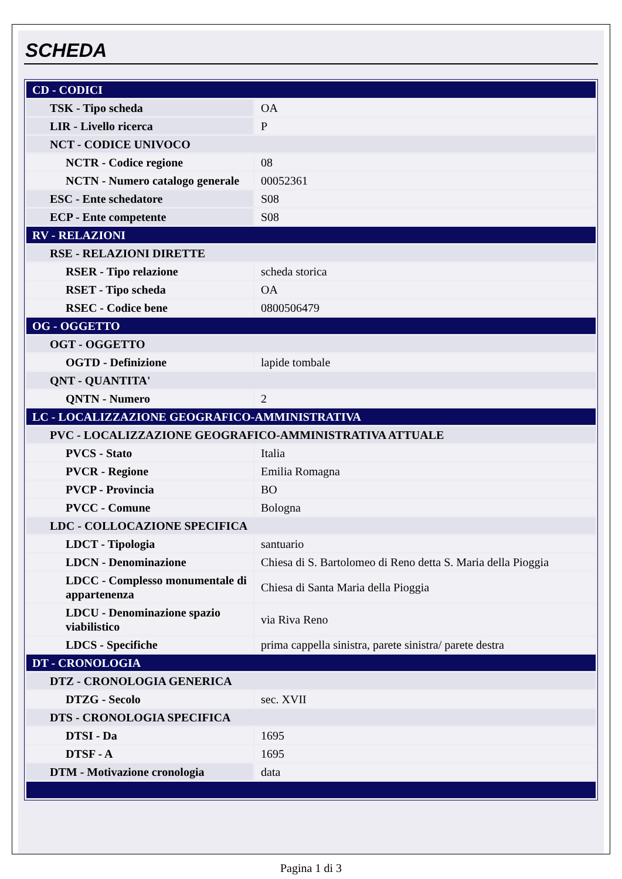SCHEDA
| CD - CODICI | |
| TSK - Tipo scheda | OA |
| LIR - Livello ricerca | P |
| NCT - CODICE UNIVOCO | |
| NCTR - Codice regione | 08 |
| NCTN - Numero catalogo generale | 00052361 |
| ESC - Ente schedatore | S08 |
| ECP - Ente competente | S08 |
| RV - RELAZIONI | |
| RSE - RELAZIONI DIRETTE | |
| RSER - Tipo relazione | scheda storica |
| RSET - Tipo scheda | OA |
| RSEC - Codice bene | 0800506479 |
| OG - OGGETTO | |
| OGT - OGGETTO | |
| OGTD - Definizione | lapide tombale |
| QNT - QUANTITA' | |
| QNTN - Numero | 2 |
| LC - LOCALIZZAZIONE GEOGRAFICO-AMMINISTRATIVA | |
| PVC - LOCALIZZAZIONE GEOGRAFICO-AMMINISTRATIVA ATTUALE | |
| PVCS - Stato | Italia |
| PVCR - Regione | Emilia Romagna |
| PVCP - Provincia | BO |
| PVCC - Comune | Bologna |
| LDC - COLLOCAZIONE SPECIFICA | |
| LDCT - Tipologia | santuario |
| LDCN - Denominazione | Chiesa di S. Bartolomeo di Reno detta S. Maria della Pioggia |
| LDCC - Complesso monumentale di appartenenza | Chiesa di Santa Maria della Pioggia |
| LDCU - Denominazione spazio viabilistico | via Riva Reno |
| LDCS - Specifiche | prima cappella sinistra, parete sinistra/ parete destra |
| DT - CRONOLOGIA | |
| DTZ - CRONOLOGIA GENERICA | |
| DTZG - Secolo | sec. XVII |
| DTS - CRONOLOGIA SPECIFICA | |
| DTSI - Da | 1695 |
| DTSF - A | 1695 |
| DTM - Motivazione cronologia | data |
Pagina 1 di 3